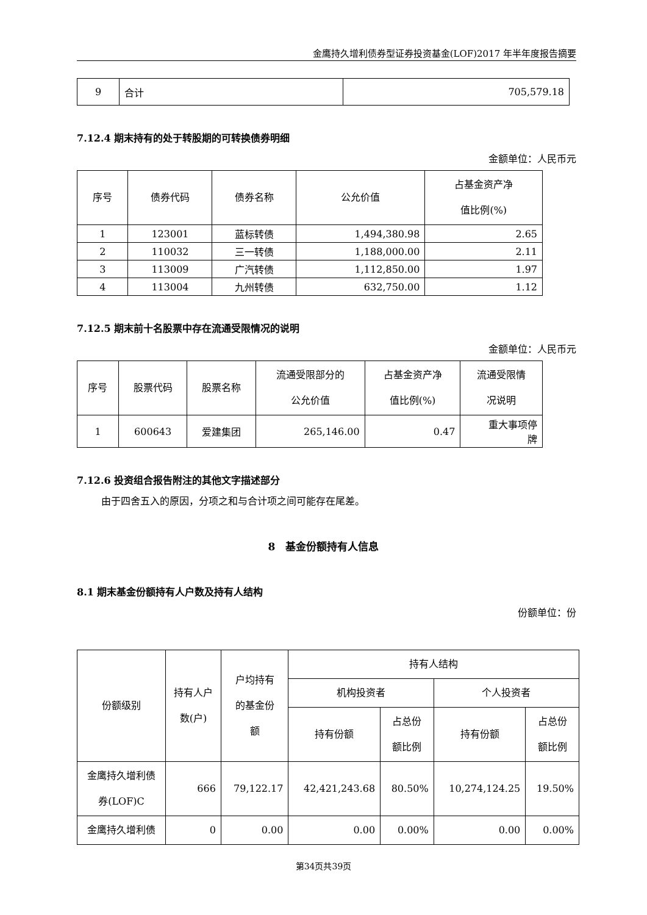金鹰持久增利债券型证券投资基金(LOF)2017 年半年度报告摘要
| 9 | 合计 | 705,579.18 |
7.12.4 期末持有的处于转股期的可转换债券明细
金额单位：人民币元
| 序号 | 债券代码 | 债券名称 | 公允价值 | 占基金资产净 值比例(%) |
| --- | --- | --- | --- | --- |
| 1 | 123001 | 蓝标转债 | 1,494,380.98 | 2.65 |
| 2 | 110032 | 三一转债 | 1,188,000.00 | 2.11 |
| 3 | 113009 | 广汽转债 | 1,112,850.00 | 1.97 |
| 4 | 113004 | 九州转债 | 632,750.00 | 1.12 |
7.12.5 期末前十名股票中存在流通受限情况的说明
金额单位：人民币元
| 序号 | 股票代码 | 股票名称 | 流通受限部分的 公允价值 | 占基金资产净 值比例(%) | 流通受限情 况说明 |
| --- | --- | --- | --- | --- | --- |
| 1 | 600643 | 爱建集团 | 265,146.00 | 0.47 | 重大事项停 牌 |
7.12.6 投资组合报告附注的其他文字描述部分
由于四舍五入的原因，分项之和与合计项之间可能存在尾差。
8　基金份额持有人信息
8.1 期末基金份额持有人户数及持有人结构
份额单位：份
| 份额级别 | 持有人户 数(户) | 户均持有 的基金份 额 | 持有人结构 | | | |
| --- | --- | --- | --- | --- | --- | --- |
| | | | 机构投资者 | | 个人投资者 | |
| | | | 持有份额 | 占总份 额比例 | 持有份额 | 占总份 额比例 |
| 金鹰持久增利债 券(LOF)C | 666 | 79,122.17 | 42,421,243.68 | 80.50% | 10,274,124.25 | 19.50% |
| 金鹰持久增利债 | 0 | 0.00 | 0.00 | 0.00% | 0.00 | 0.00% |
第34页共39页